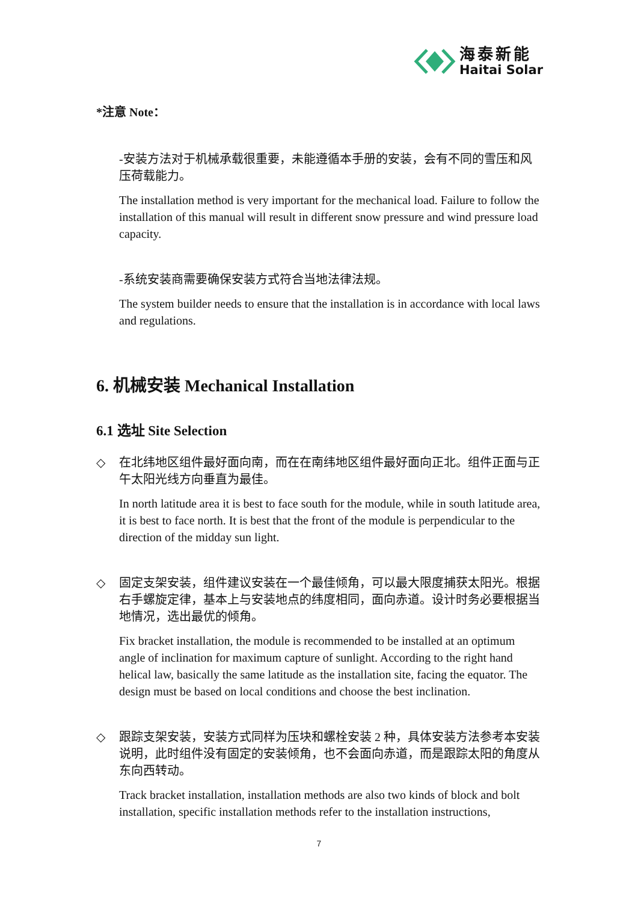海泰新能
Haitai Solar
*注意 Note：
-安装方法对于机械承载很重要，未能遵循本手册的安装，会有不同的雪压和风压荷载能力。
The installation method is very important for the mechanical load. Failure to follow the installation of this manual will result in different snow pressure and wind pressure load capacity.
-系统安装商需要确保安装方式符合当地法律法规。
The system builder needs to ensure that the installation is in accordance with local laws and regulations.
6. 机械安装 Mechanical Installation
6.1 选址 Site Selection
◇ 在北纬地区组件最好面向南，而在在南纬地区组件最好面向正北。组件正面与正午太阳光线方向垂直为最佳。
In north latitude area it is best to face south for the module, while in south latitude area, it is best to face north. It is best that the front of the module is perpendicular to the direction of the midday sun light.
◇ 固定支架安装，组件建议安装在一个最佳倾角，可以最大限度捕获太阳光。根据右手螺旋定律，基本上与安装地点的纬度相同，面向赤道。设计时务必要根据当地情况，选出最优的倾角。
Fix bracket installation, the module is recommended to be installed at an optimum angle of inclination for maximum capture of sunlight. According to the right hand helical law, basically the same latitude as the installation site, facing the equator. The design must be based on local conditions and choose the best inclination.
◇ 跟踪支架安装，安装方式同样为压块和螺栓安装 2 种，具体安装方法参考本安装说明，此时组件没有固定的安装倾角，也不会面向赤道，而是跟踪太阳的角度从东向西转动。
Track bracket installation, installation methods are also two kinds of block and bolt installation, specific installation methods refer to the installation instructions,
7